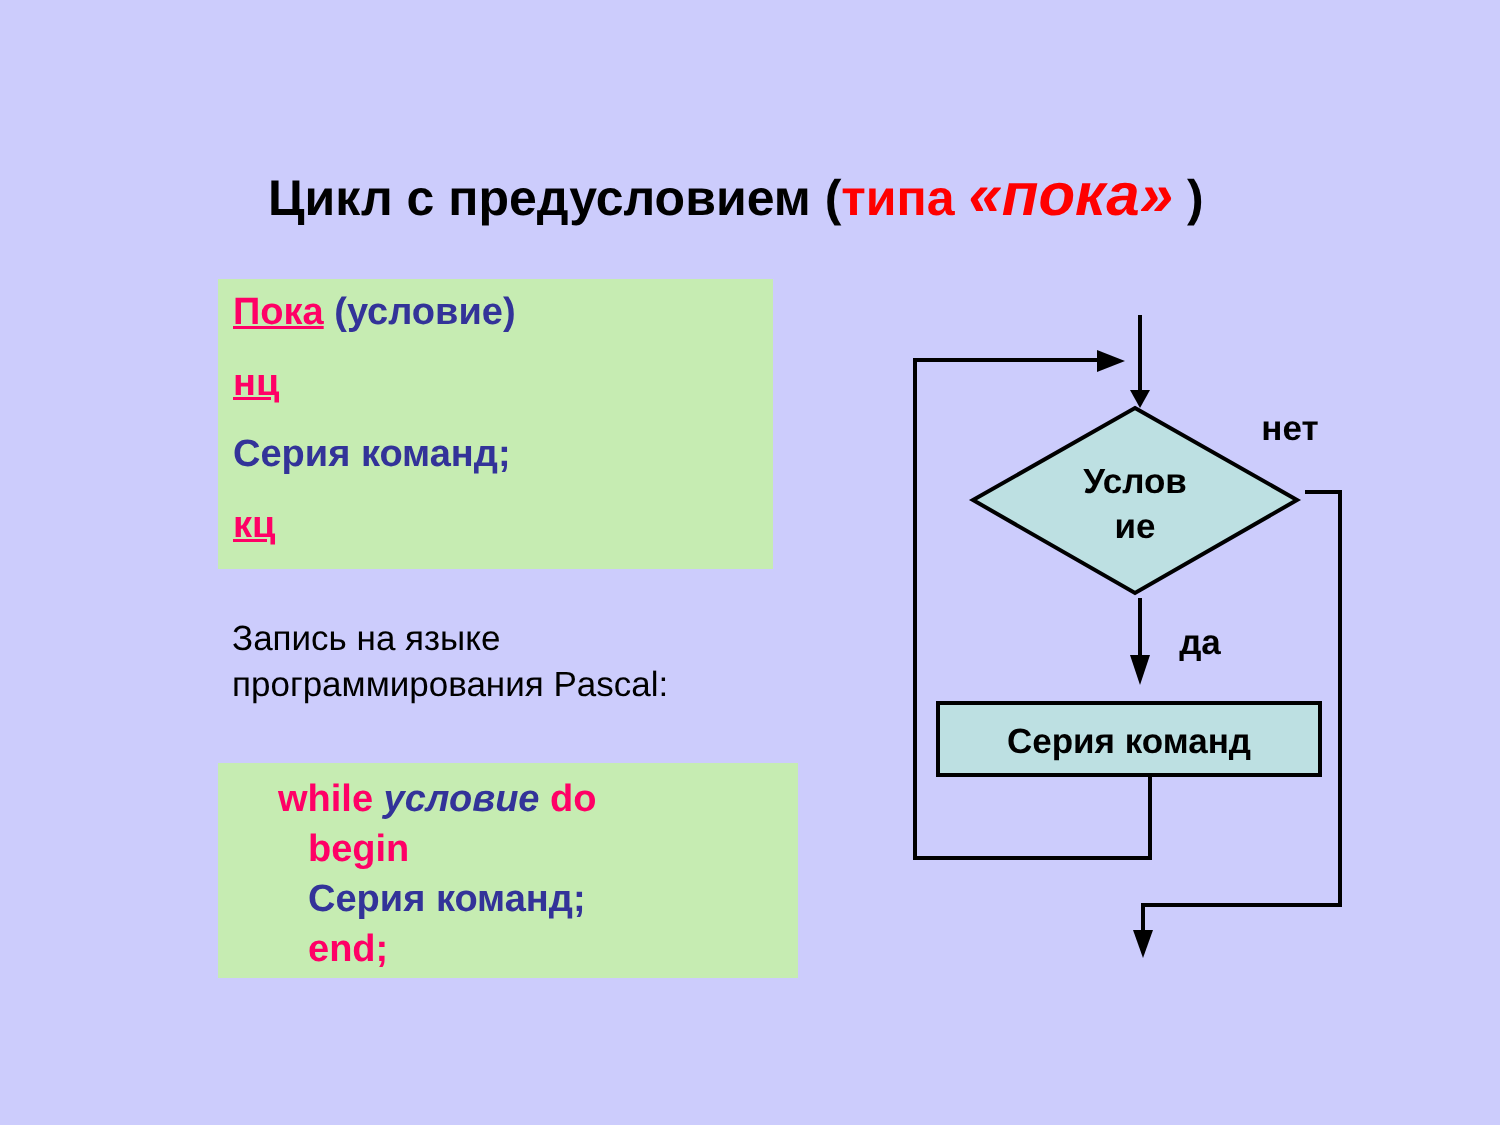Цикл с предусловием (типа «пока» )
Пока (условие)
нц
Серия команд;
кц
Запись на языке
программирования Pascal:
while условие do
begin
Серия команд;
end;
Услов
ие
Серия команд
нет
да